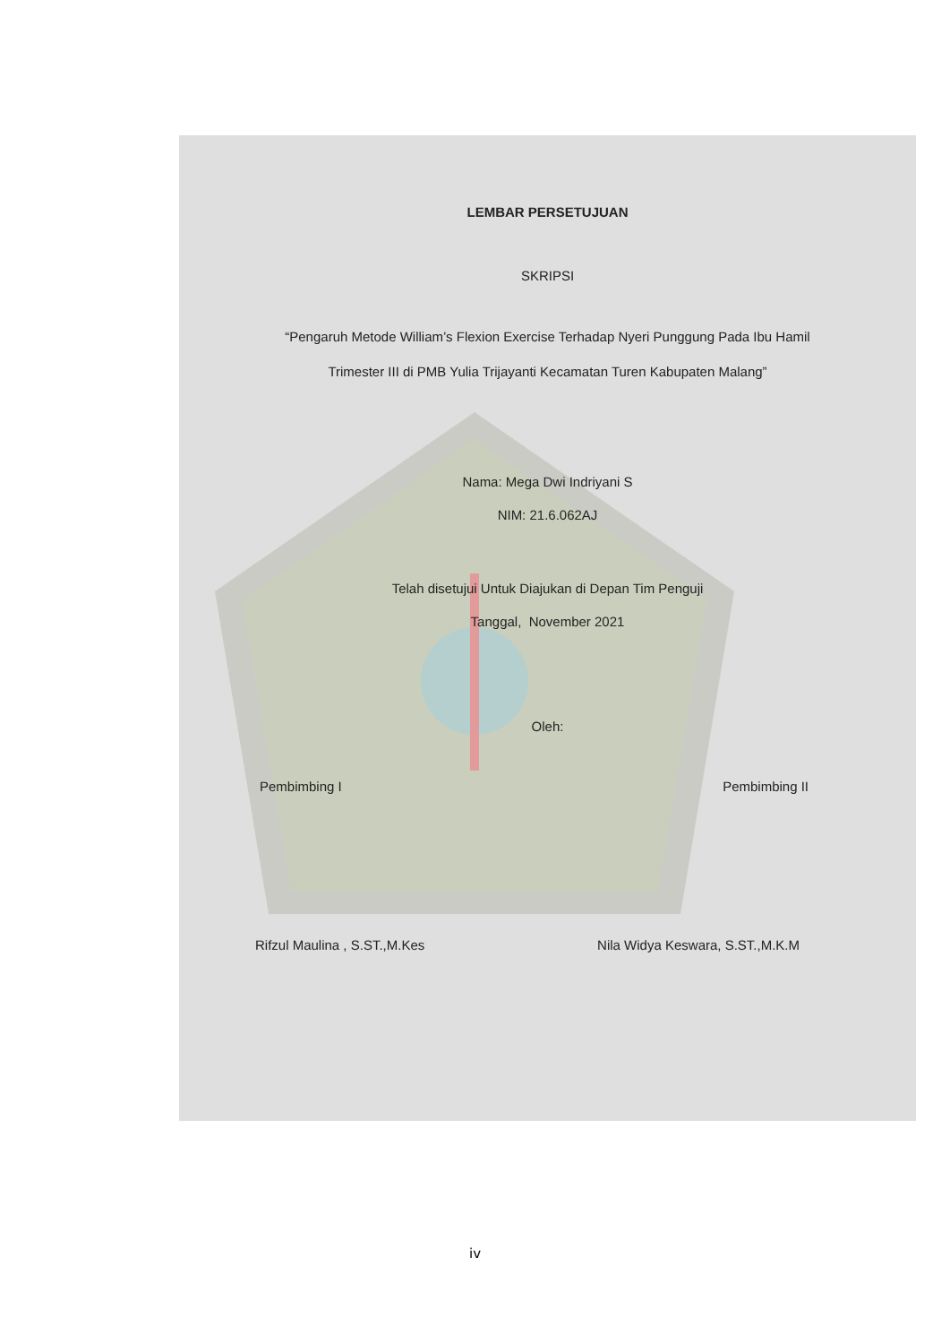LEMBAR PERSETUJUAN
SKRIPSI
“Pengaruh Metode William’s Flexion Exercise Terhadap Nyeri Punggung Pada Ibu Hamil Trimester III di PMB Yulia Trijayanti Kecamatan Turen Kabupaten Malang”
Nama: Mega Dwi Indriyani S
NIM: 21.6.062AJ
Telah disetujui Untuk Diajukan di Depan Tim Penguji
Tanggal, November 2021
Oleh:
Pembimbing I Pembimbing II
Rifzul Maulina , S.ST.,M.Kes Nila Widya Keswara, S.ST.,M.K.M
iv